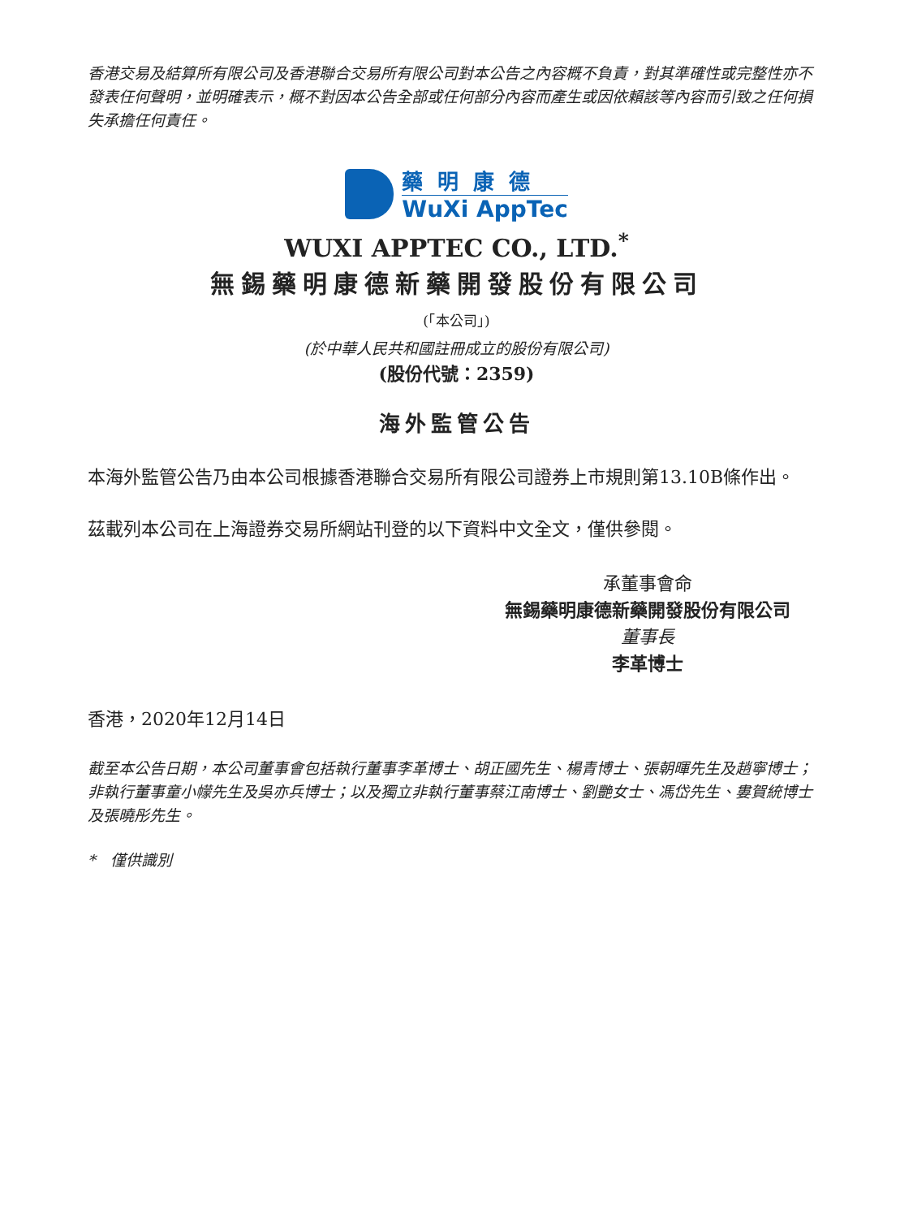香港交易及結算所有限公司及香港聯合交易所有限公司對本公告之內容概不負責，對其準確性或完整性亦不發表任何聲明，並明確表示，概不對因本公告全部或任何部分內容而產生或因依賴該等內容而引致之任何損失承擔任何責任。
藥明康德
WuXi AppTec
WUXI APPTEC CO., LTD.<sup>*</sup>
無錫藥明康德新藥開發股份有限公司
(「本公司」)
(於中華人民共和國註冊成立的股份有限公司)
(股份代號：2359)
海外監管公告
本海外監管公告乃由本公司根據香港聯合交易所有限公司證券上市規則第13.10B條作出。
茲載列本公司在上海證券交易所網站刊登的以下資料中文全文，僅供參閱。
承董事會命
無錫藥明康德新藥開發股份有限公司
董事長
李革博士
香港，2020年12月14日
截至本公告日期，本公司董事會包括執行董事李革博士、胡正國先生、楊青博士、張朝暉先生及趙寧博士；非執行董事童小幪先生及吳亦兵博士；以及獨立非執行董事蔡江南博士、劉艷女士、馮岱先生、婁賀統博士及張曉彤先生。
* 僅供識別